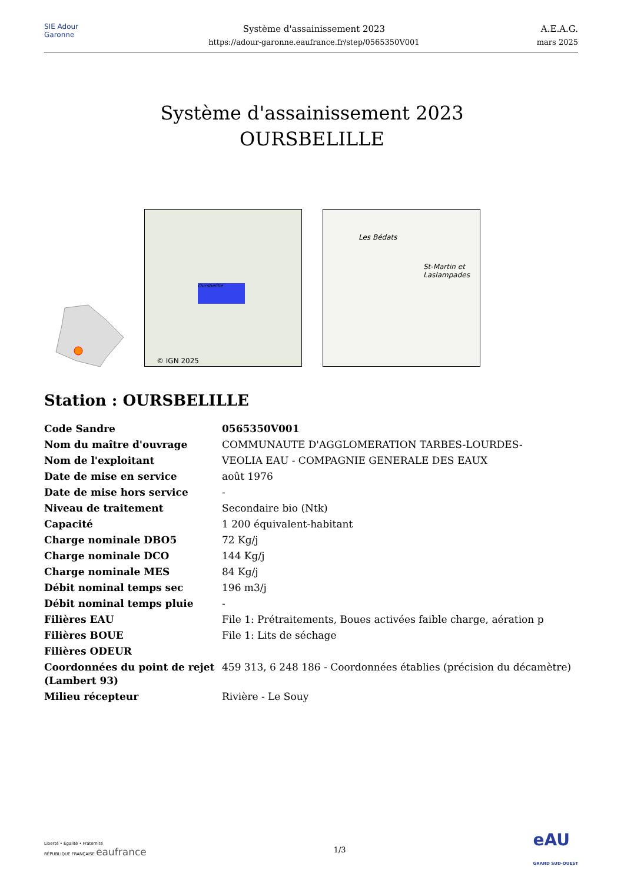SIE Adour Garonne
Système d'assainissement 2023
https://adour-garonne.eaufrance.fr/step/0565350V001
A.E.A.G.
mars 2025
Système d'assainissement 2023
OURSBELILLE
Oursbelille
© IGN 2025
Les Bédats
St-Martin et Laslampades
Station : OURSBELILLE
| Code Sandre | 0565350V001 |
| Nom du maître d'ouvrage | COMMUNAUTE D'AGGLOMERATION TARBES-LOURDES- |
| Nom de l'exploitant | VEOLIA EAU - COMPAGNIE GENERALE DES EAUX |
| Date de mise en service | août 1976 |
| Date de mise hors service | - |
| Niveau de traitement | Secondaire bio (Ntk) |
| Capacité | 1 200 équivalent-habitant |
| Charge nominale DBO5 | 72 Kg/j |
| Charge nominale DCO | 144 Kg/j |
| Charge nominale MES | 84 Kg/j |
| Débit nominal temps sec | 196 m3/j |
| Débit nominal temps pluie | - |
| Filières EAU | File 1: Prétraitements, Boues activées faible charge, aération p |
| Filières BOUE | File 1: Lits de séchage |
| Filières ODEUR | |
| Coordonnées du point de rejet (Lambert 93) | 459 313, 6 248 186 - Coordonnées établies (précision du décamètre) |
| Milieu récepteur | Rivière - Le Souy |
Liberté • Égalité • Fraternité
RÉPUBLIQUE FRANÇAISE eaufrance
1/3
eAU
GRAND SUD-OUEST